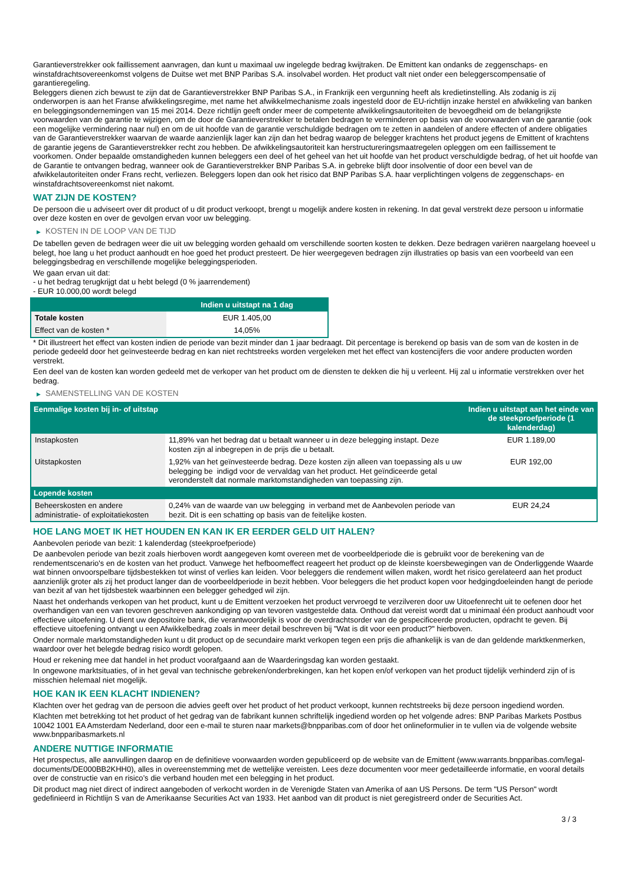Garantieverstrekker ook faillissement aanvragen, dan kunt u maximaal uw ingelegde bedrag kwijtraken. De Emittent kan ondanks de zeggenschaps- en winstafdrachtsovereenkomst volgens de Duitse wet met BNP Paribas S.A. insolvabel worden. Het product valt niet onder een beleggerscompensatie of garantieregeling.
Beleggers dienen zich bewust te zijn dat de Garantieverstrekker BNP Paribas S.A., in Frankrijk een vergunning heeft als kredietinstelling. Als zodanig is zij onderworpen is aan het Franse afwikkelingsregime, met name het afwikkelmechanisme zoals ingesteld door de EU-richtlijn inzake herstel en afwikkeling van banken en beleggingsondernemingen van 15 mei 2014. Deze richtlijn geeft onder meer de competente afwikkelingsautoriteiten de bevoegdheid om de belangrijkste voorwaarden van de garantie te wijzigen, om de door de Garantieverstrekker te betalen bedragen te verminderen op basis van de voorwaarden van de garantie (ook een mogelijke vermindering naar nul) en om de uit hoofde van de garantie verschuldigde bedragen om te zetten in aandelen of andere effecten of andere obligaties van de Garantieverstrekker waarvan de waarde aanzienlijk lager kan zijn dan het bedrag waarop de belegger krachtens het product jegens de Emittent of krachtens de garantie jegens de Garantieverstrekker recht zou hebben. De afwikkelingsautoriteit kan herstructureringsmaatregelen opleggen om een faillissement te voorkomen. Onder bepaalde omstandigheden kunnen beleggers een deel of het geheel van het uit hoofde van het product verschuldigde bedrag, of het uit hoofde van de Garantie te ontvangen bedrag, wanneer ook de Garantieverstrekker BNP Paribas S.A. in gebreke blijft door insolventie of door een bevel van de afwikkelautoriteiten onder Frans recht, verliezen. Beleggers lopen dan ook het risico dat BNP Paribas S.A. haar verplichtingen volgens de zeggenschaps- en winstafdrachtsovereenkomst niet nakomt.
WAT ZIJN DE KOSTEN?
De persoon die u adviseert over dit product of u dit product verkoopt, brengt u mogelijk andere kosten in rekening. In dat geval verstrekt deze persoon u informatie over deze kosten en over de gevolgen ervan voor uw belegging.
▶ KOSTEN IN DE LOOP VAN DE TIJD
De tabellen geven de bedragen weer die uit uw belegging worden gehaald om verschillende soorten kosten te dekken. Deze bedragen variëren naargelang hoeveel u belegt, hoe lang u het product aanhoudt en hoe goed het product presteert. De hier weergegeven bedragen zijn illustraties op basis van een voorbeeld van een beleggingsbedrag en verschillende mogelijke beleggingsperioden.
We gaan ervan uit dat:
- u het bedrag terugkrijgt dat u hebt belegd (0 % jaarrendement)
- EUR 10.000,00 wordt belegd
| | Indien u uitstapt na 1 dag |
| --- | --- |
| Totale kosten | EUR 1.405,00 |
| Effect van de kosten * | 14,05% |
* Dit illustreert het effect van kosten indien de periode van bezit minder dan 1 jaar bedraagt. Dit percentage is berekend op basis van de som van de kosten in de periode gedeeld door het geïnvesteerde bedrag en kan niet rechtstreeks worden vergeleken met het effect van kostencijfers die voor andere producten worden verstrekt.
Een deel van de kosten kan worden gedeeld met de verkoper van het product om de diensten te dekken die hij u verleent. Hij zal u informatie verstrekken over het bedrag.
▶ SAMENSTELLING VAN DE KOSTEN
| Eenmalige kosten bij in- of uitstap | | Indien u uitstapt aan het einde van de steekproefperiode (1 kalenderdag) |
| --- | --- | --- |
| Instapkosten | 11,89% van het bedrag dat u betaalt wanneer u in deze belegging instapt. Deze kosten zijn al inbegrepen in de prijs die u betaalt. | EUR 1.189,00 |
| Uitstapkosten | 1,92% van het geïnvesteerde bedrag. Deze kosten zijn alleen van toepassing als u uw belegging be indigd voor de vervaldag van het product. Het geïndiceerde getal veronderstelt dat normale marktomstandigheden van toepassing zijn. | EUR 192,00 |
| Lopende kosten | | |
| Beheerskosten en andere administratie- of exploitatiekosten | 0,24% van de waarde van uw belegging in verband met de Aanbevolen periode van bezit. Dit is een schatting op basis van de feitelijke kosten. | EUR 24,24 |
HOE LANG MOET IK HET HOUDEN EN KAN IK ER EERDER GELD UIT HALEN?
Aanbevolen periode van bezit: 1 kalenderdag (steekproefperiode)
De aanbevolen periode van bezit zoals hierboven wordt aangegeven komt overeen met de voorbeeldperiode die is gebruikt voor de berekening van de rendementscenario's en de kosten van het product. Vanwege het hefboomeffect reageert het product op de kleinste koersbewegingen van de Onderliggende Waarde wat binnen onvoorspelbare tijdsbestekken tot winst of verlies kan leiden. Voor beleggers die rendement willen maken, wordt het risico gerelateerd aan het product aanzienlijk groter als zij het product langer dan de voorbeeldperiode in bezit hebben. Voor beleggers die het product kopen voor hedgingdoeleinden hangt de periode van bezit af van het tijdsbestek waarbinnen een belegger gehedged wil zijn.
Naast het onderhands verkopen van het product, kunt u de Emittent verzoeken het product vervroegd te verzilveren door uw Uitoefenrecht uit te oefenen door het overhandigen van een van tevoren geschreven aankondiging op van tevoren vastgestelde data. Onthoud dat vereist wordt dat u minimaal één product aanhoudt voor effectieve uitoefening. U dient uw depositoire bank, die verantwoordelijk is voor de overdrachtsorder van de gespecificeerde producten, opdracht te geven. Bij effectieve uitoefening ontvangt u een Afwikkelbedrag zoals in meer detail beschreven bij "Wat is dit voor een product?" hierboven.
Onder normale marktomstandigheden kunt u dit product op de secundaire markt verkopen tegen een prijs die afhankelijk is van de dan geldende marktkenmerken, waardoor over het belegde bedrag risico wordt gelopen.
Houd er rekening mee dat handel in het product voorafgaand aan de Waarderingsdag kan worden gestaakt.
In ongewone marktsituaties, of in het geval van technische gebreken/onderbrekingen, kan het kopen en/of verkopen van het product tijdelijk verhinderd zijn of is misschien helemaal niet mogelijk.
HOE KAN IK EEN KLACHT INDIENEN?
Klachten over het gedrag van de persoon die advies geeft over het product of het product verkoopt, kunnen rechtstreeks bij deze persoon ingediend worden.
Klachten met betrekking tot het product of het gedrag van de fabrikant kunnen schriftelijk ingediend worden op het volgende adres: BNP Paribas Markets Postbus 10042 1001 EA Amsterdam Nederland, door een e-mail te sturen naar markets@bnpparibas.com of door het onlineformulier in te vullen via de volgende website www.bnpparibasmarkets.nl
ANDERE NUTTIGE INFORMATIE
Het prospectus, alle aanvullingen daarop en de definitieve voorwaarden worden gepubliceerd op de website van de Emittent (www.warrants.bnpparibas.com/legal-documents/DE000BB2KHH0), alles in overeenstemming met de wettelijke vereisten. Lees deze documenten voor meer gedetailleerde informatie, en vooral details over de constructie van en risico’s die verband houden met een belegging in het product.
Dit product mag niet direct of indirect aangeboden of verkocht worden in de Verenigde Staten van Amerika of aan US Persons. De term "US Person" wordt gedefinieerd in Richtlijn S van de Amerikaanse Securities Act van 1933. Het aanbod van dit product is niet geregistreerd onder de Securities Act.
3 / 3